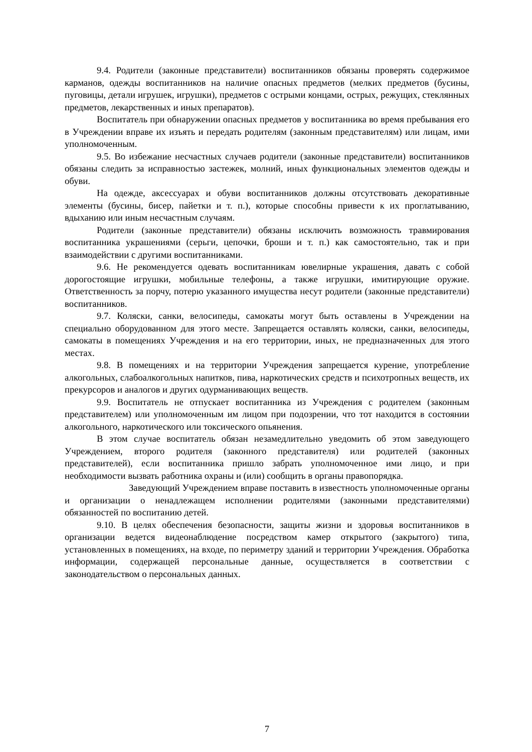9.4. Родители (законные представители) воспитанников обязаны проверять содержимое карманов, одежды воспитанников на наличие опасных предметов (мелких предметов (бусины, пуговицы, детали игрушек, игрушки), предметов с острыми концами, острых, режущих, стеклянных предметов, лекарственных и иных препаратов).
Воспитатель при обнаружении опасных предметов у воспитанника во время пребывания его в Учреждении вправе их изъять и передать родителям (законным представителям) или лицам, ими уполномоченным.
9.5. Во избежание несчастных случаев родители (законные представители) воспитанников обязаны следить за исправностью застежек, молний, иных функциональных элементов одежды и обуви.
На одежде, аксессуарах и обуви воспитанников должны отсутствовать декоративные элементы (бусины, бисер, пайетки и т. п.), которые способны привести к их проглатыванию, вдыханию или иным несчастным случаям.
Родители (законные представители) обязаны исключить возможность травмирования воспитанника украшениями (серьги, цепочки, броши и т. п.) как самостоятельно, так и при взаимодействии с другими воспитанниками.
9.6. Не рекомендуется одевать воспитанникам ювелирные украшения, давать с собой дорогостоящие игрушки, мобильные телефоны, а также игрушки, имитирующие оружие. Ответственность за порчу, потерю указанного имущества несут родители (законные представители) воспитанников.
9.7. Коляски, санки, велосипеды, самокаты могут быть оставлены в Учреждении на специально оборудованном для этого месте. Запрещается оставлять коляски, санки, велосипеды, самокаты в помещениях Учреждения и на его территории, иных, не предназначенных для этого местах.
9.8. В помещениях и на территории Учреждения запрещается курение, употребление алкогольных, слабоалкогольных напитков, пива, наркотических средств и психотропных веществ, их прекурсоров и аналогов и других одурманивающих веществ.
9.9. Воспитатель не отпускает воспитанника из Учреждения с родителем (законным представителем) или уполномоченным им лицом при подозрении, что тот находится в состоянии алкогольного, наркотического или токсического опьянения.
В этом случае воспитатель обязан незамедлительно уведомить об этом заведующего Учреждением, второго родителя (законного представителя) или родителей (законных представителей), если воспитанника пришло забрать уполномоченное ими лицо, и при необходимости вызвать работника охраны и (или) сообщить в органы правопорядка.
Заведующий Учреждением вправе поставить в известность уполномоченные органы и организации о ненадлежащем исполнении родителями (законными представителями) обязанностей по воспитанию детей.
9.10. В целях обеспечения безопасности, защиты жизни и здоровья воспитанников в организации ведется видеонаблюдение посредством камер открытого (закрытого) типа, установленных в помещениях, на входе, по периметру зданий и территории Учреждения. Обработка информации, содержащей персональные данные, осуществляется в соответствии с законодательством о персональных данных.
7